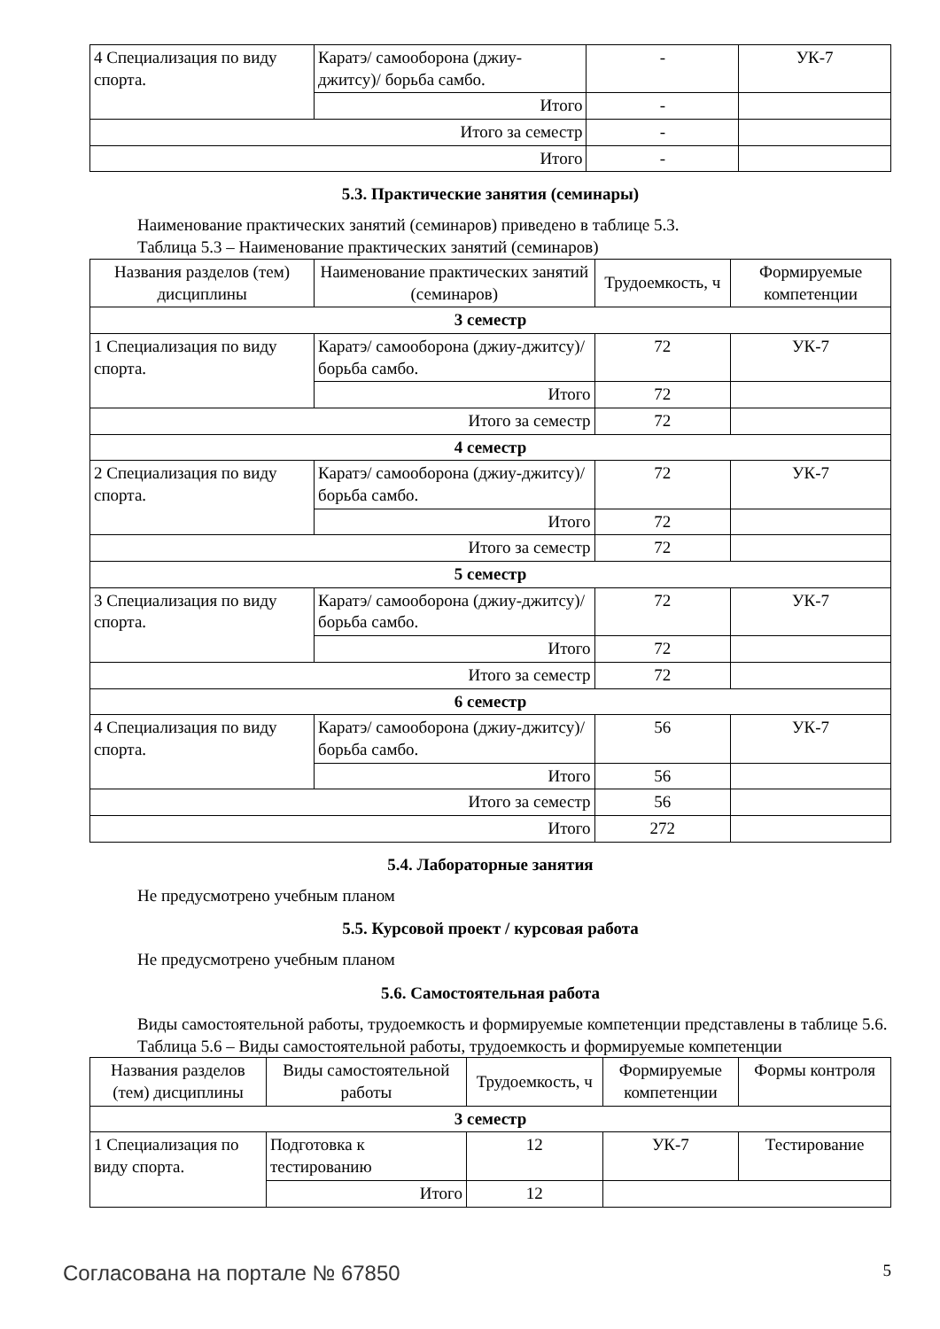| 4 Специализация по виду спорта. | Каратэ/ самооборона (джиу-джитсу)/ борьба самбо. | - | УК-7 |
| | Итого | - | |
| Итого за семестр | | - | |
| Итого | | - | |
5.3. Практические занятия (семинары)
Наименование практических занятий (семинаров) приведено в таблице 5.3.
Таблица 5.3 – Наименование практических занятий (семинаров)
| Названия разделов (тем) дисциплины | Наименование практических занятий (семинаров) | Трудоемкость, ч | Формируемые компетенции |
| --- | --- | --- | --- |
| 3 семестр | | | |
| 1 Специализация по виду спорта. | Каратэ/ самооборона (джиу-джитсу)/ борьба самбо. | 72 | УК-7 |
| | Итого | 72 | |
| Итого за семестр | | 72 | |
| 4 семестр | | | |
| 2 Специализация по виду спорта. | Каратэ/ самооборона (джиу-джитсу)/ борьба самбо. | 72 | УК-7 |
| | Итого | 72 | |
| Итого за семестр | | 72 | |
| 5 семестр | | | |
| 3 Специализация по виду спорта. | Каратэ/ самооборона (джиу-джитсу)/ борьба самбо. | 72 | УК-7 |
| | Итого | 72 | |
| Итого за семестр | | 72 | |
| 6 семестр | | | |
| 4 Специализация по виду спорта. | Каратэ/ самооборона (джиу-джитсу)/ борьба самбо. | 56 | УК-7 |
| | Итого | 56 | |
| Итого за семестр | | 56 | |
| Итого | | 272 | |
5.4. Лабораторные занятия
Не предусмотрено учебным планом
5.5. Курсовой проект / курсовая работа
Не предусмотрено учебным планом
5.6. Самостоятельная работа
Виды самостоятельной работы, трудоемкость и формируемые компетенции представлены в таблице 5.6.
Таблица 5.6 – Виды самостоятельной работы, трудоемкость и формируемые компетенции
| Названия разделов (тем) дисциплины | Виды самостоятельной работы | Трудоемкость, ч | Формируемые компетенции | Формы контроля |
| --- | --- | --- | --- | --- |
| 3 семестр | | | | |
| 1 Специализация по виду спорта. | Подготовка к тестированию | 12 | УК-7 | Тестирование |
| | Итого | 12 | | |
Согласована на портале № 67850 5